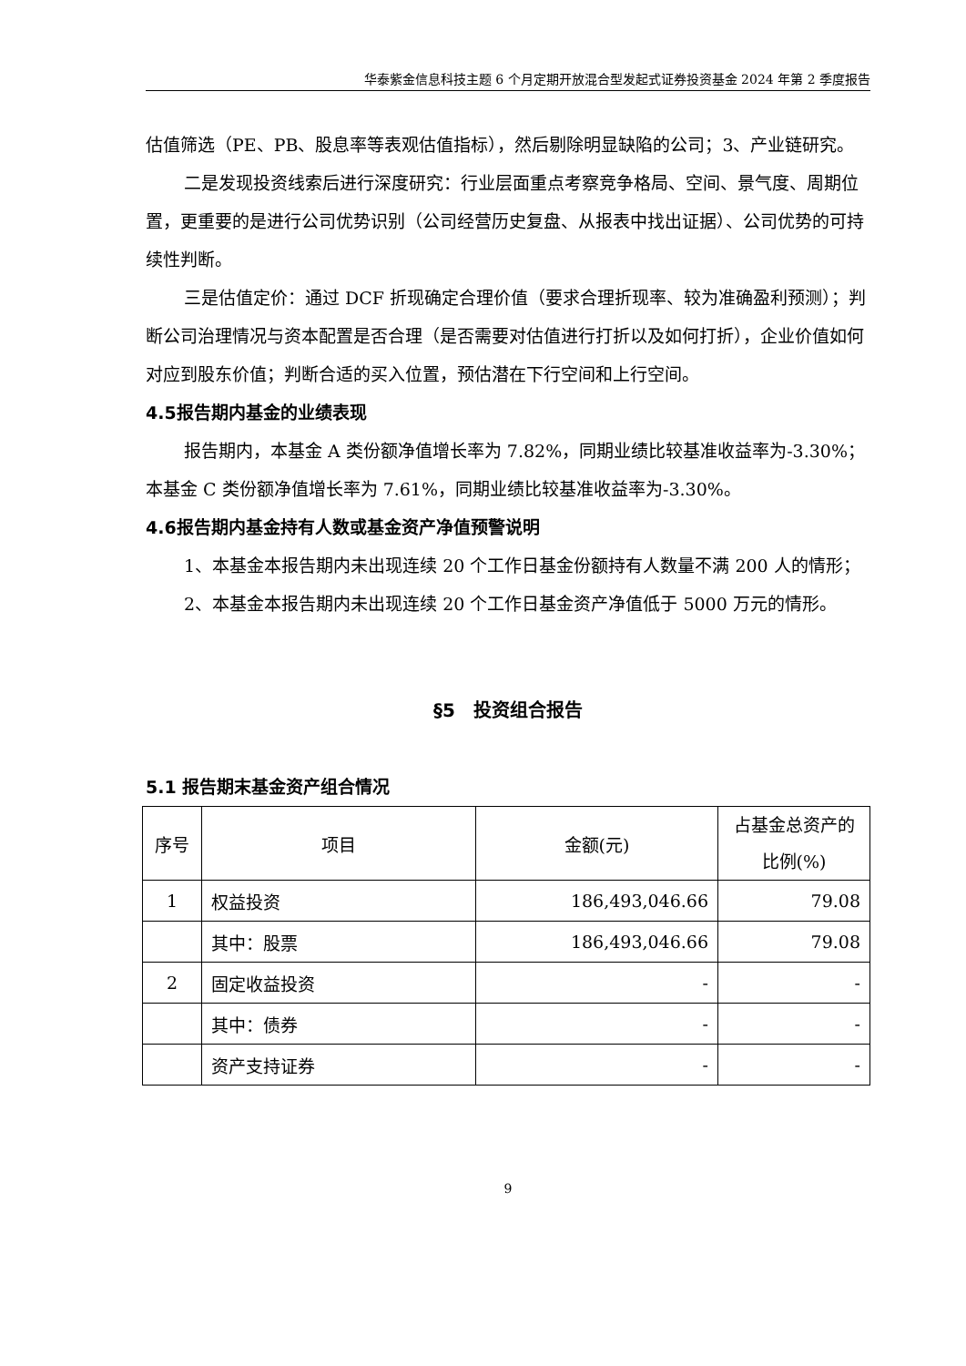华泰紫金信息科技主题 6 个月定期开放混合型发起式证券投资基金 2024 年第 2 季度报告
估值筛选（PE、PB、股息率等表观估值指标），然后剔除明显缺陷的公司；3、产业链研究。
二是发现投资线索后进行深度研究：行业层面重点考察竞争格局、空间、景气度、周期位置，更重要的是进行公司优势识别（公司经营历史复盘、从报表中找出证据）、公司优势的可持续性判断。
三是估值定价：通过 DCF 折现确定合理价值（要求合理折现率、较为准确盈利预测）；判断公司治理情况与资本配置是否合理（是否需要对估值进行打折以及如何打折），企业价值如何对应到股东价值；判断合适的买入位置，预估潜在下行空间和上行空间。
4.5报告期内基金的业绩表现
报告期内，本基金 A 类份额净值增长率为 7.82%，同期业绩比较基准收益率为-3.30%；本基金 C 类份额净值增长率为 7.61%，同期业绩比较基准收益率为-3.30%。
4.6报告期内基金持有人数或基金资产净值预警说明
1、本基金本报告期内未出现连续 20 个工作日基金份额持有人数量不满 200 人的情形；
2、本基金本报告期内未出现连续 20 个工作日基金资产净值低于 5000 万元的情形。
§5　投资组合报告
5.1 报告期末基金资产组合情况
| 序号 | 项目 | 金额(元) | 占基金总资产的比例(%) |
| --- | --- | --- | --- |
| 1 | 权益投资 | 186,493,046.66 | 79.08 |
| | 其中：股票 | 186,493,046.66 | 79.08 |
| 2 | 固定收益投资 | - | - |
| | 其中：债券 | - | - |
| | 资产支持证券 | - | - |
9